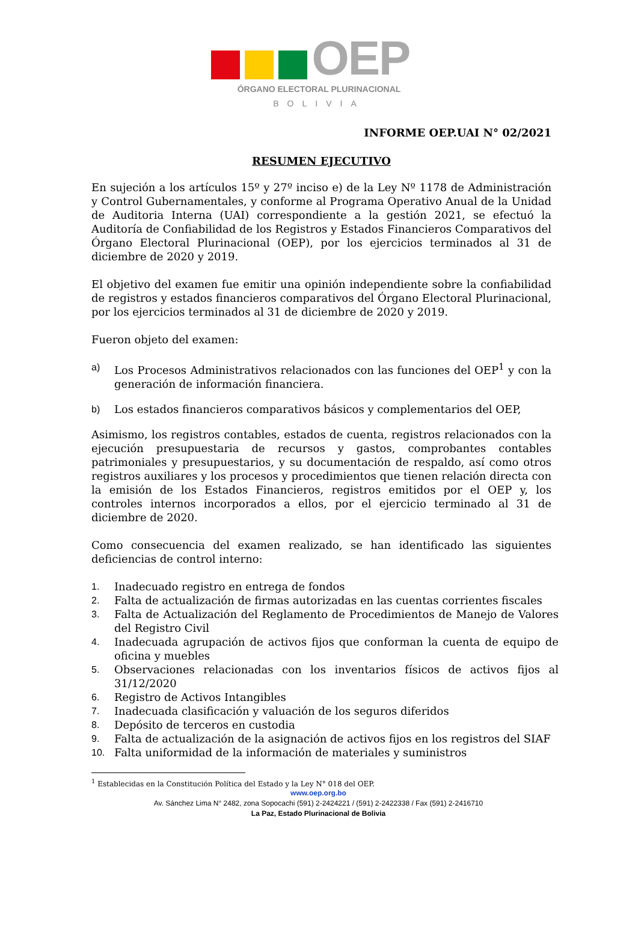OEP
ÓRGANO ELECTORAL PLURINACIONAL
BOLIVIA
INFORME OEP.UAI N° 02/2021
RESUMEN EJECUTIVO
En sujeción a los artículos 15º y 27º inciso e) de la Ley Nº 1178 de Administración y Control Gubernamentales, y conforme al Programa Operativo Anual de la Unidad de Auditoria Interna (UAI) correspondiente a la gestión 2021, se efectuó la Auditoría de Confiabilidad de los Registros y Estados Financieros Comparativos del Órgano Electoral Plurinacional (OEP), por los ejercicios terminados al 31 de diciembre de 2020 y 2019.
El objetivo del examen fue emitir una opinión independiente sobre la confiabilidad de registros y estados financieros comparativos del Órgano Electoral Plurinacional, por los ejercicios terminados al 31 de diciembre de 2020 y 2019.
Fueron objeto del examen:
a) Los Procesos Administrativos relacionados con las funciones del OEP<sup>1</sup> y con la generación de información financiera.
b) Los estados financieros comparativos básicos y complementarios del OEP,
Asimismo, los registros contables, estados de cuenta, registros relacionados con la ejecución presupuestaria de recursos y gastos, comprobantes contables patrimoniales y presupuestarios, y su documentación de respaldo, así como otros registros auxiliares y los procesos y procedimientos que tienen relación directa con la emisión de los Estados Financieros, registros emitidos por el OEP y, los controles internos incorporados a ellos, por el ejercicio terminado al 31 de diciembre de 2020.
Como consecuencia del examen realizado, se han identificado las siguientes deficiencias de control interno:
1. Inadecuado registro en entrega de fondos
2. Falta de actualización de firmas autorizadas en las cuentas corrientes fiscales
3. Falta de Actualización del Reglamento de Procedimientos de Manejo de Valores del Registro Civil
4. Inadecuada agrupación de activos fijos que conforman la cuenta de equipo de oficina y muebles
5. Observaciones relacionadas con los inventarios físicos de activos fijos al 31/12/2020
6. Registro de Activos Intangibles
7. Inadecuada clasificación y valuación de los seguros diferidos
8. Depósito de terceros en custodia
9. Falta de actualización de la asignación de activos fijos en los registros del SIAF
10. Falta uniformidad de la información de materiales y suministros
<sup>1</sup> Establecidas en la Constitución Política del Estado y la Ley N° 018 del OEP.
www.oep.org.bo
Av. Sánchez Lima N° 2482, zona Sopocachi (591) 2-2424221 / (591) 2-2422338 / Fax (591) 2-2416710
La Paz, Estado Plurinacional de Bolivia